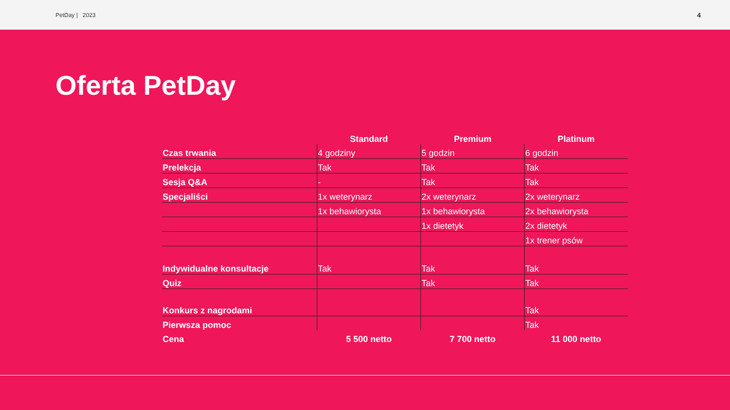PetDay | 2023 4
Oferta PetDay
| | Standard | Premium | Platinum |
| --- | --- | --- | --- |
| Czas trwania | 4 godziny | 5 godzin | 6 godzin |
| Prelekcja | Tak | Tak | Tak |
| Sesja Q&A | - | Tak | Tak |
| Specjaliści | 1x weterynarz | 2x weterynarz | 2x weterynarz |
| | 1x behawiorysta | 1x behawiorysta | 2x behawiorysta |
| | | 1x dietetyk | 2x dietetyk |
| | | | 1x trener psów |
| Indywidualne konsultacje | Tak | Tak | Tak |
| Quiz | | Tak | Tak |
| Konkurs z nagrodami | | | Tak |
| Pierwsza pomoc | | | Tak |
| Cena | 5 500 netto | 7 700 netto | 11 000 netto |